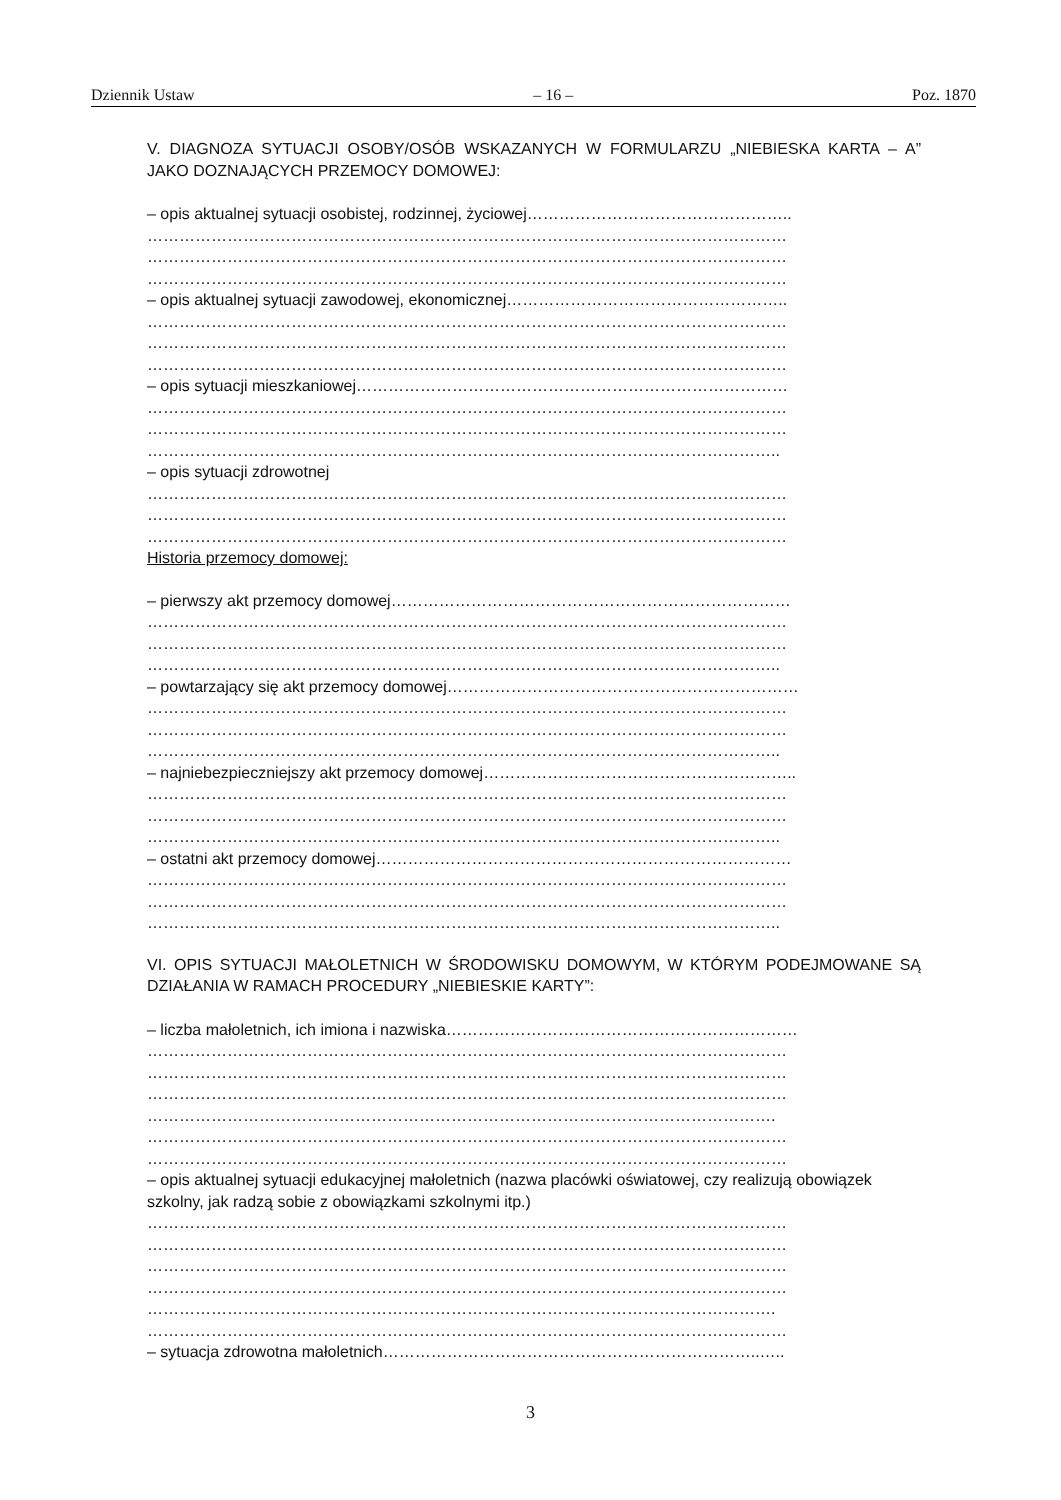Dziennik Ustaw – 16 – Poz. 1870
V. DIAGNOZA SYTUACJI OSOBY/OSÓB WSKAZANYCH W FORMULARZU „NIEBIESKA KARTA – A” JAKO DOZNAJĄCYCH PRZEMOCY DOMOWEJ:
– opis aktualnej sytuacji osobistej, rodzinnej, życiowej…………………………………………..
…………………………………………………………………………………………………………
…………………………………………………………………………………………………………
…………………………………………………………………………………………………………
– opis aktualnej sytuacji zawodowej, ekonomicznej……………………………………………..
…………………………………………………………………………………………………………
…………………………………………………………………………………………………………
…………………………………………………………………………………………………………
– opis sytuacji mieszkaniowej………………………………………………………………………
…………………………………………………………………………………………………………
…………………………………………………………………………………………………………
………………………………………………………………………………………………………..
– opis sytuacji zdrowotnej
…………………………………………………………………………………………………………
…………………………………………………………………………………………………………
…………………………………………………………………………………………………………
Historia przemocy domowej:
– pierwszy akt przemocy domowej…………………………………………………………………
…………………………………………………………………………………………………………
…………………………………………………………………………………………………………
………………………………………………………………………………………………………..
– powtarzający się akt przemocy domowej…………………………………………………………
…………………………………………………………………………………………………………
…………………………………………………………………………………………………………
………………………………………………………………………………………………………..
– najniebezpieczniejszy akt przemocy domowej…………………………………………………..
…………………………………………………………………………………………………………
…………………………………………………………………………………………………………
………………………………………………………………………………………………………..
– ostatni akt przemocy domowej……………………………………………………………………
…………………………………………………………………………………………………………
…………………………………………………………………………………………………………
………………………………………………………………………………………………………..
VI. OPIS SYTUACJI MAŁOLETNICH W ŚRODOWISKU DOMOWYM, W KTÓRYM PODEJMOWANE SĄ DZIAŁANIA W RAMACH PROCEDURY „NIEBIESKIE KARTY”:
– liczba małoletnich, ich imiona i nazwiska…………………………………………………………
…………………………………………………………………………………………………………
…………………………………………………………………………………………………………
…………………………………………………………………………………………………………
……………………………………………………………………………………………………….
…………………………………………………………………………………………………………
…………………………………………………………………………………………………………
– opis aktualnej sytuacji edukacyjnej małoletnich (nazwa placówki oświatowej, czy realizują obowiązek szkolny, jak radzą sobie z obowiązkami szkolnymi itp.)
…………………………………………………………………………………………………………
…………………………………………………………………………………………………………
…………………………………………………………………………………………………………
…………………………………………………………………………………………………………
……………………………………………………………………………………………………….
…………………………………………………………………………………………………………
– sytuacja zdrowotna małoletnich……………………………………………………………..…..
3